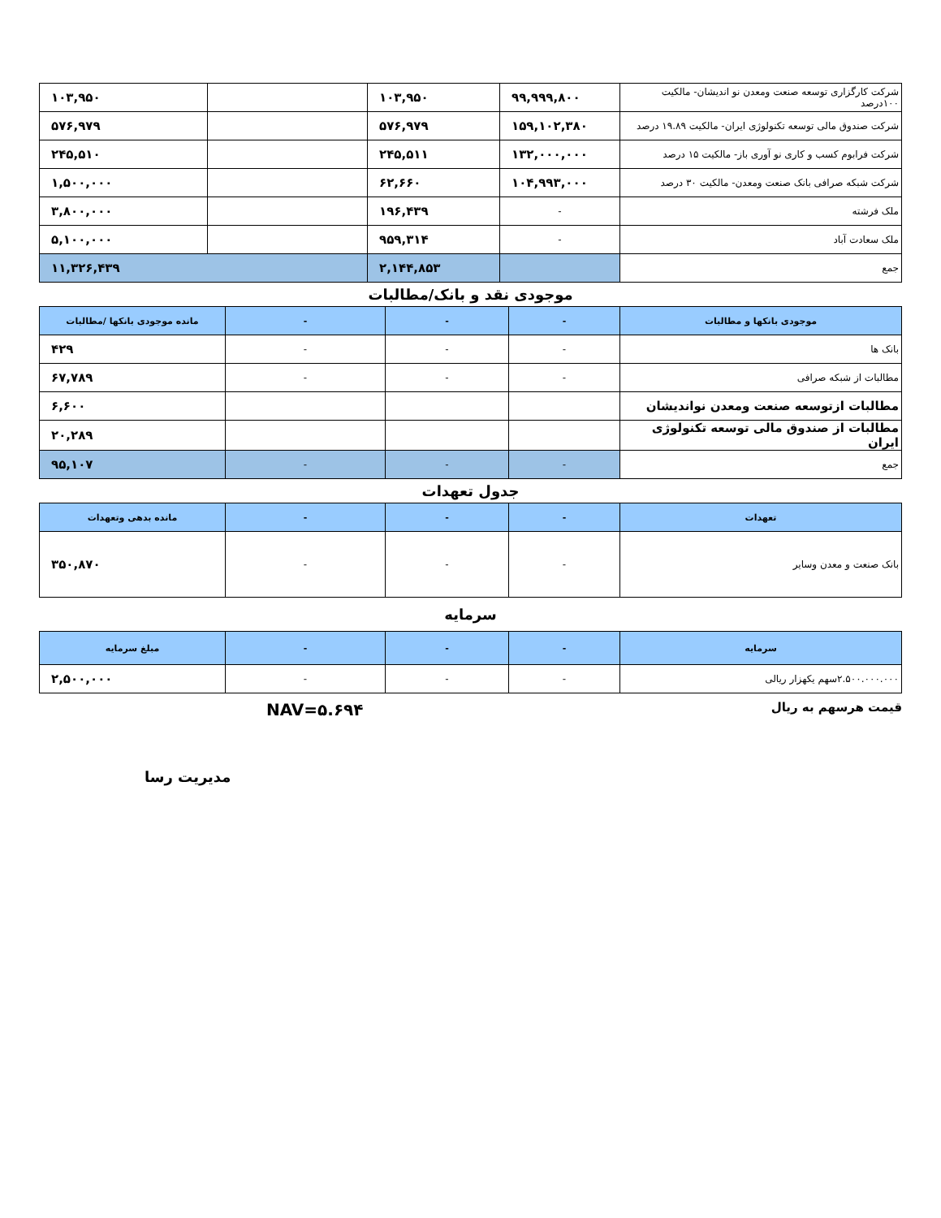| شرکت کارگزاری توسعه صنعت ومعدن نو اندیشان- مالکیت ۱۰۰درصد | ۹۹,۹۹۹,۸۰۰ | ۱۰۳,۹۵۰ | | ۱۰۳,۹۵۰ |
| شرکت صندوق مالی توسعه تکنولوژی ایران- مالکیت ۱۹.۸۹ درصد | ۱۵۹,۱۰۲,۳۸۰ | ۵۷۶,۹۷۹ | | ۵۷۶,۹۷۹ |
| شرکت فرابوم کسب و کاری نو آوری باز- مالکیت ۱۵ درصد | ۱۳۲,۰۰۰,۰۰۰ | ۲۴۵,۵۱۱ | | ۲۴۵,۵۱۰ |
| شرکت شبکه صرافی بانک صنعت ومعدن- مالکیت ۳۰ درصد | ۱۰۴,۹۹۳,۰۰۰ | ۶۲,۶۶۰ | | ۱,۵۰۰,۰۰۰ |
| ملک فرشته | - | ۱۹۶,۴۳۹ | | ۳,۸۰۰,۰۰۰ |
| ملک سعادت آباد | - | ۹۵۹,۳۱۴ | | ۵,۱۰۰,۰۰۰ |
| جمع | | ۲,۱۴۴,۸۵۳ | ۱۱,۳۲۶,۴۳۹ | |
موجودی نقد و بانک/مطالبات
| موجودی بانکها و مطالبات | - | - | - | مانده موجودی بانکها /مطالبات |
| --- | --- | --- | --- | --- |
| بانک ها | - | - | - | ۴۲۹ |
| مطالبات از شبکه صرافی | - | - | - | ۶۷,۷۸۹ |
| مطالبات ازتوسعه صنعت ومعدن نواندیشان | | | | ۶,۶۰۰ |
| مطالبات از صندوق مالی توسعه تکنولوژی ایران | | | | ۲۰,۲۸۹ |
| جمع | - | - | - | ۹۵,۱۰۷ |
جدول تعهدات
| تعهدات | - | - | - | مانده بدهی وتعهدات |
| --- | --- | --- | --- | --- |
| بانک صنعت و معدن وسایر | - | - | - | ۳۵۰,۸۷۰ |
سرمایه
| سرمایه | - | - | - | مبلغ سرمایه |
| --- | --- | --- | --- | --- |
| ۲.۵۰۰.۰۰۰.۰۰۰سهم یکهزار ریالی | - | - | - | ۲,۵۰۰,۰۰۰ |
قیمت هرسهم به ریال NAV=۵.۶۹۴
مدیریت رسا